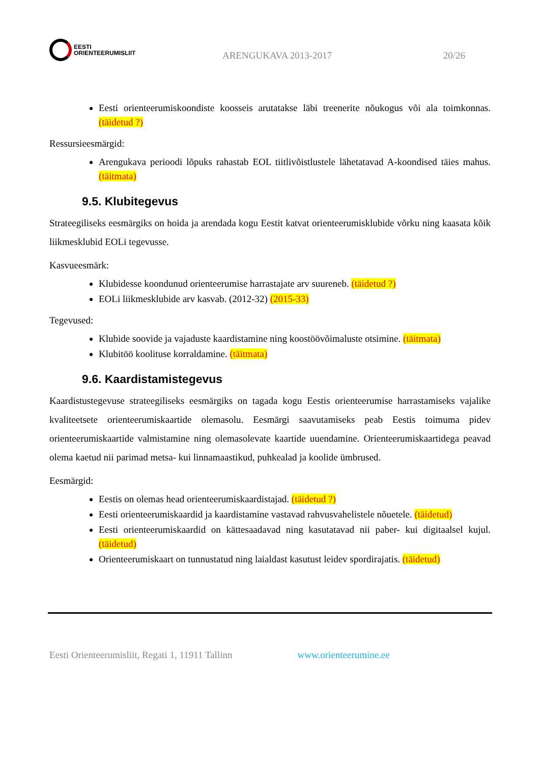EESTI
ORIENTEERUMISLIIT
ARENGUKAVA 2013-2017
20/26
Eesti orienteerumiskoondiste koosseis arutatakse läbi treenerite nõukogus või ala toimkonnas. (täidetud ?)
Ressursieesmärgid:
Arengukava perioodi lõpuks rahastab EOL tiitlivõistlustele lähetatavad A-koondised täies mahus. (täitmata)
9.5. Klubitegevus
Strateegiliseks eesmärgiks on hoida ja arendada kogu Eestit katvat orienteerumisklubide võrku ning kaasata kõik liikmesklubid EOLi tegevusse.
Kasvueesmärk:
Klubidesse koondunud orienteerumise harrastajate arv suureneb. (täidetud ?)
EOLi liikmesklubide arv kasvab. (2012-32) (2015-33)
Tegevused:
Klubide soovide ja vajaduste kaardistamine ning koostöövõimaluste otsimine. (täitmata)
Klubitöö koolituse korraldamine. (täitmata)
9.6. Kaardistamistegevus
Kaardistustegevuse strateegiliseks eesmärgiks on tagada kogu Eestis orienteerumise harrastamiseks vajalike kvaliteetsete orienteerumiskaartide olemasolu. Eesmärgi saavutamiseks peab Eestis toimuma pidev orienteerumiskaartide valmistamine ning olemasolevate kaartide uuendamine. Orienteerumiskaartidega peavad olema kaetud nii parimad metsa- kui linnamaastikud, puhkealad ja koolide ümbrused.
Eesmärgid:
Eestis on olemas head orienteerumiskaardistajad. (täidetud ?)
Eesti orienteerumiskaardid ja kaardistamine vastavad rahvusvahelistele nõuetele. (täidetud)
Eesti orienteerumiskaardid on kättesaadavad ning kasutatavad nii paber- kui digitaalsel kujul. (täidetud)
Orienteerumiskaart on tunnustatud ning laialdast kasutust leidev spordirajatis. (täidetud)
Eesti Orienteerumisliit, Regati 1, 11911 Tallinn www.orienteerumine.ee